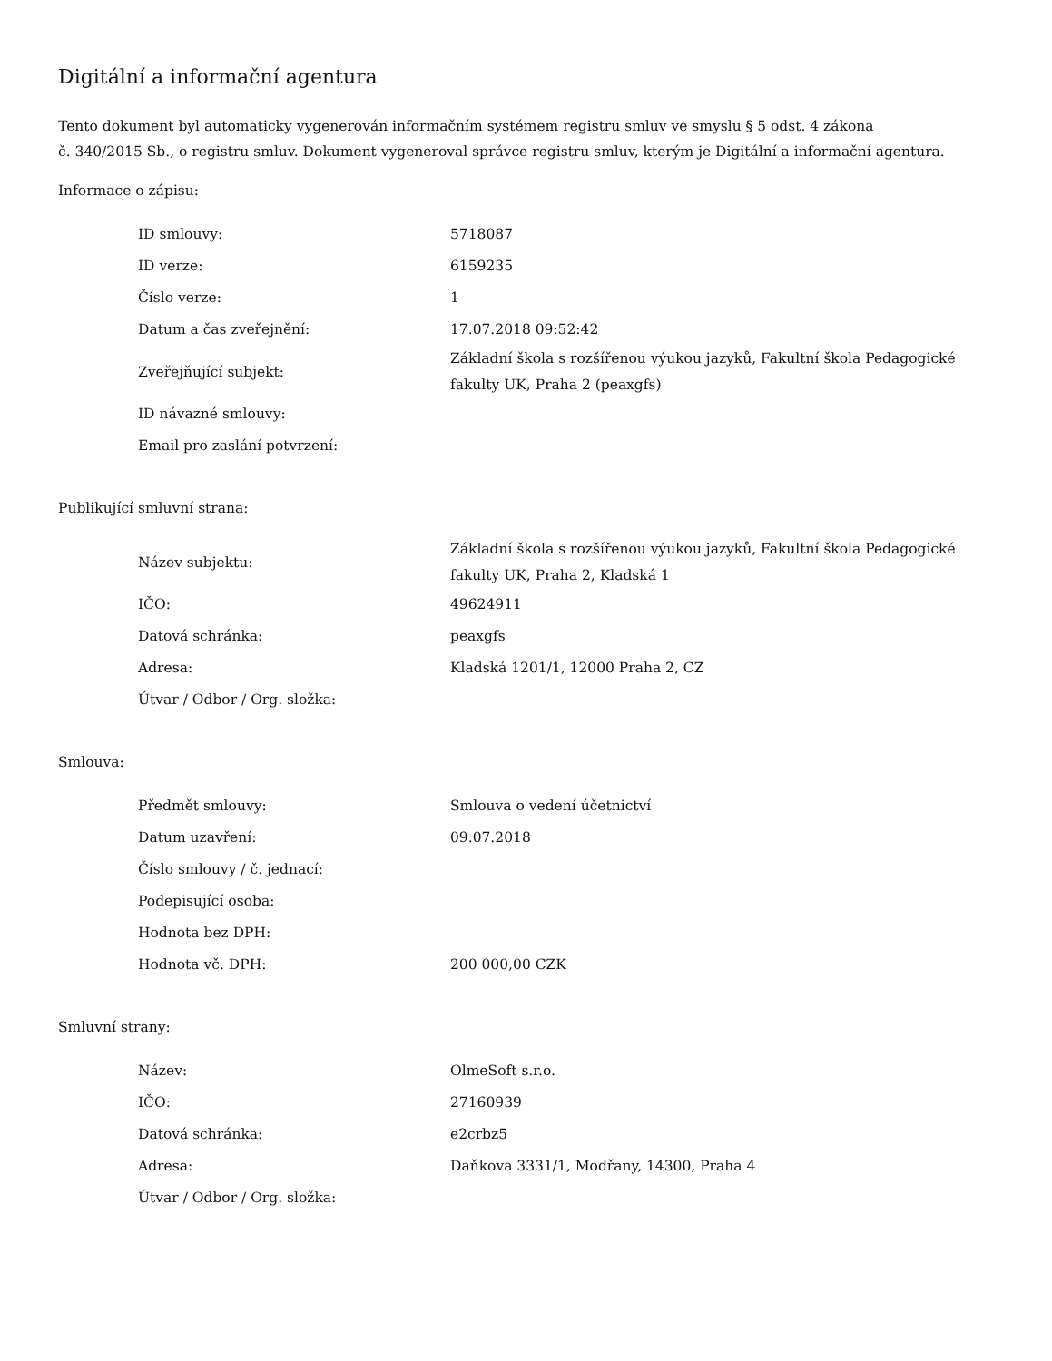Digitální a informační agentura
Tento dokument byl automaticky vygenerován informačním systémem registru smluv ve smyslu § 5 odst. 4 zákona
č. 340/2015 Sb., o registru smluv. Dokument vygeneroval správce registru smluv, kterým je Digitální a informační agentura.
Informace o zápisu:
| ID smlouvy: | 5718087 |
| ID verze: | 6159235 |
| Číslo verze: | 1 |
| Datum a čas zveřejnění: | 17.07.2018 09:52:42 |
| Zveřejňující subjekt: | Základní škola s rozšířenou výukou jazyků, Fakultní škola Pedagogické fakulty UK, Praha 2 (peaxgfs) |
| ID návazné smlouvy: | |
| Email pro zaslání potvrzení: | |
Publikující smluvní strana:
| Název subjektu: | Základní škola s rozšířenou výukou jazyků, Fakultní škola Pedagogické fakulty UK, Praha 2, Kladská 1 |
| IČO: | 49624911 |
| Datová schránka: | peaxgfs |
| Adresa: | Kladská 1201/1, 12000 Praha 2, CZ |
| Útvar / Odbor / Org. složka: | |
Smlouva:
| Předmět smlouvy: | Smlouva o vedení účetnictví |
| Datum uzavření: | 09.07.2018 |
| Číslo smlouvy / č. jednací: | |
| Podepisující osoba: | |
| Hodnota bez DPH: | |
| Hodnota vč. DPH: | 200 000,00 CZK |
Smluvní strany:
| Název: | OlmeSoft s.r.o. |
| IČO: | 27160939 |
| Datová schránka: | e2crbz5 |
| Adresa: | Daňkova 3331/1, Modřany, 14300, Praha 4 |
| Útvar / Odbor / Org. složka: | |